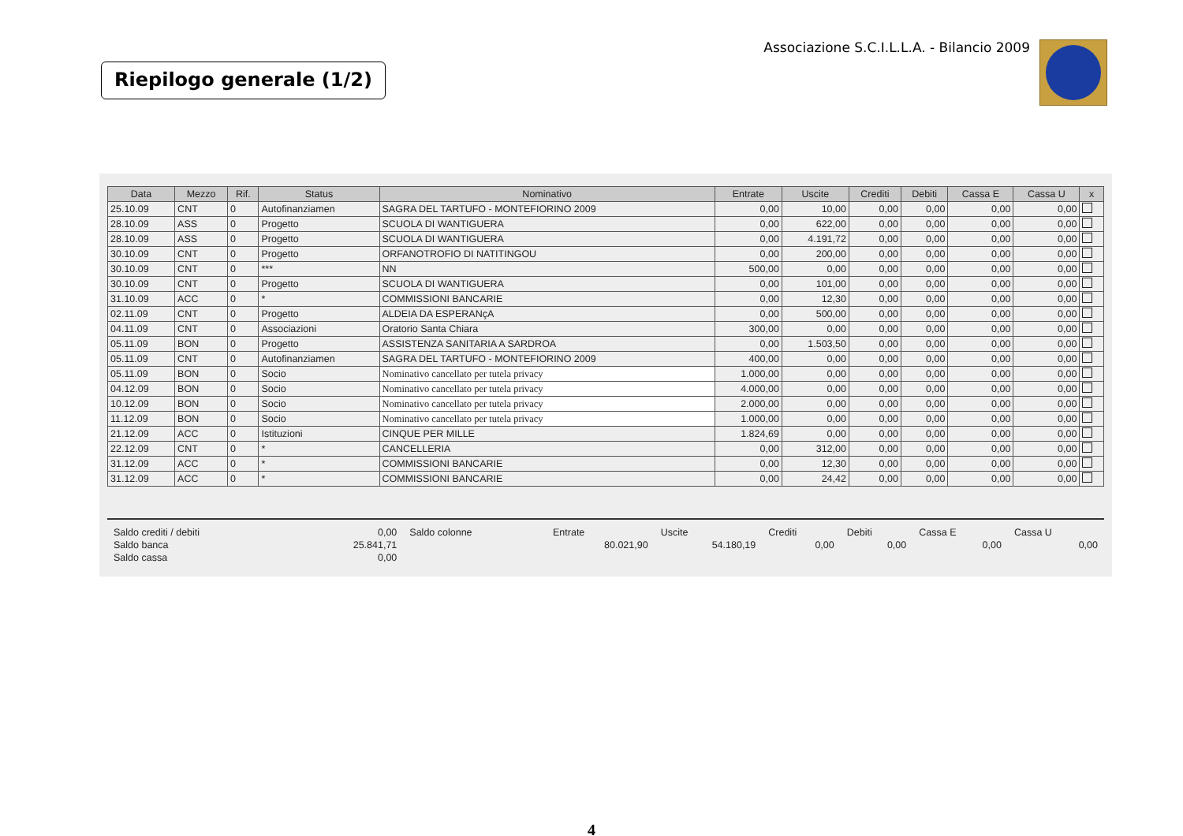Riepilogo generale (1/2)
Associazione S.C.I.L.L.A. - Bilancio 2009
| Data | Mezzo | Rif. | Status | Nominativo | Entrate | Uscite | Crediti | Debiti | Cassa E | Cassa U | x |
| --- | --- | --- | --- | --- | --- | --- | --- | --- | --- | --- | --- |
| 25.10.09 | CNT | 0 | Autofinanziamen | SAGRA DEL TARTUFO - MONTEFIORINO 2009 | 0,00 | 10,00 | 0,00 | 0,00 | 0,00 | 0,00 | |
| 28.10.09 | ASS | 0 | Progetto | SCUOLA DI WANTIGUERA | 0,00 | 622,00 | 0,00 | 0,00 | 0,00 | 0,00 | |
| 28.10.09 | ASS | 0 | Progetto | SCUOLA DI WANTIGUERA | 0,00 | 4.191,72 | 0,00 | 0,00 | 0,00 | 0,00 | |
| 30.10.09 | CNT | 0 | Progetto | ORFANOTROFIO DI NATITINGOU | 0,00 | 200,00 | 0,00 | 0,00 | 0,00 | 0,00 | |
| 30.10.09 | CNT | 0 | *** | NN | 500,00 | 0,00 | 0,00 | 0,00 | 0,00 | 0,00 | |
| 30.10.09 | CNT | 0 | Progetto | SCUOLA DI WANTIGUERA | 0,00 | 101,00 | 0,00 | 0,00 | 0,00 | 0,00 | |
| 31.10.09 | ACC | 0 | * | COMMISSIONI BANCARIE | 0,00 | 12,30 | 0,00 | 0,00 | 0,00 | 0,00 | |
| 02.11.09 | CNT | 0 | Progetto | ALDEIA DA ESPERANçA | 0,00 | 500,00 | 0,00 | 0,00 | 0,00 | 0,00 | |
| 04.11.09 | CNT | 0 | Associazioni | Oratorio Santa Chiara | 300,00 | 0,00 | 0,00 | 0,00 | 0,00 | 0,00 | |
| 05.11.09 | BON | 0 | Progetto | ASSISTENZA SANITARIA A SARDROA | 0,00 | 1.503,50 | 0,00 | 0,00 | 0,00 | 0,00 | |
| 05.11.09 | CNT | 0 | Autofinanziamen | SAGRA DEL TARTUFO - MONTEFIORINO 2009 | 400,00 | 0,00 | 0,00 | 0,00 | 0,00 | 0,00 | |
| 05.11.09 | BON | 0 | Socio | Nominativo cancellato per tutela privacy | 1.000,00 | 0,00 | 0,00 | 0,00 | 0,00 | 0,00 | |
| 04.12.09 | BON | 0 | Socio | Nominativo cancellato per tutela privacy | 4.000,00 | 0,00 | 0,00 | 0,00 | 0,00 | 0,00 | |
| 10.12.09 | BON | 0 | Socio | Nominativo cancellato per tutela privacy | 2.000,00 | 0,00 | 0,00 | 0,00 | 0,00 | 0,00 | |
| 11.12.09 | BON | 0 | Socio | Nominativo cancellato per tutela privacy | 1.000,00 | 0,00 | 0,00 | 0,00 | 0,00 | 0,00 | |
| 21.12.09 | ACC | 0 | Istituzioni | CINQUE PER MILLE | 1.824,69 | 0,00 | 0,00 | 0,00 | 0,00 | 0,00 | |
| 22.12.09 | CNT | 0 | * | CANCELLERIA | 0,00 | 312,00 | 0,00 | 0,00 | 0,00 | 0,00 | |
| 31.12.09 | ACC | 0 | * | COMMISSIONI BANCARIE | 0,00 | 12,30 | 0,00 | 0,00 | 0,00 | 0,00 | |
| 31.12.09 | ACC | 0 | * | COMMISSIONI BANCARIE | 0,00 | 24,42 | 0,00 | 0,00 | 0,00 | 0,00 | |
| Saldo crediti / debiti | 0,00 | Saldo colonne | Entrate | Uscite | Crediti | Debiti | Cassa E | Cassa U |
| Saldo banca | 25.841,71 | | 80.021,90 | 54.180,19 | 0,00 | 0,00 | 0,00 | 0,00 |
| Saldo cassa | 0,00 | | | | | | | |
4